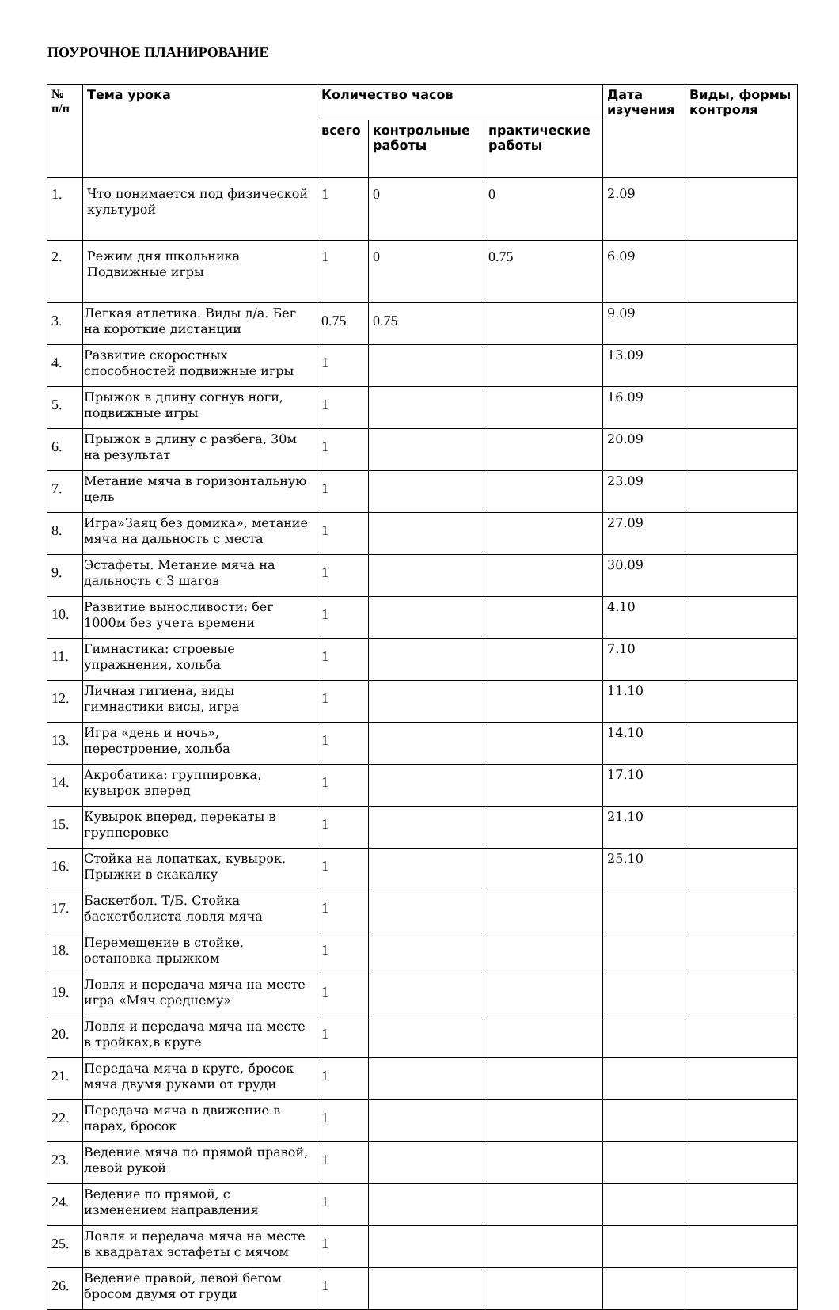ПОУРОЧНОЕ ПЛАНИРОВАНИЕ
| № п/п | Тема урока | Количество часов | | | Дата изучения | Виды, формы контроля |
| --- | --- | --- | --- | --- | --- | --- |
| | | всего | контрольные работы | практические работы | | |
| 1. | Что понимается под физической культурой | 1 | 0 | 0 | 2.09 | |
| 2. | Режим дня школьника Подвижные игры | 1 | 0 | 0.75 | 6.09 | |
| 3. | Легкая атлетика. Виды л/а. Бег на короткие дистанции | 0.75 | 0.75 | | 9.09 | |
| 4. | Развитие скоростных способностей подвижные игры | 1 | | | 13.09 | |
| 5. | Прыжок в длину согнув ноги, подвижные игры | 1 | | | 16.09 | |
| 6. | Прыжок в длину с разбега, 30м на результат | 1 | | | 20.09 | |
| 7. | Метание мяча в горизонтальную цель | 1 | | | 23.09 | |
| 8. | Игра»Заяц без домика», метание мяча на дальность с места | 1 | | | 27.09 | |
| 9. | Эстафеты. Метание мяча на дальность с 3 шагов | 1 | | | 30.09 | |
| 10. | Развитие выносливости: бег 1000м без учета времени | 1 | | | 4.10 | |
| 11. | Гимнастика: строевые упражнения, хольба | 1 | | | 7.10 | |
| 12. | Личная гигиена, виды гимнастики висы, игра | 1 | | | 11.10 | |
| 13. | Игра «день и ночь», перестроение, хольба | 1 | | | 14.10 | |
| 14. | Акробатика: группировка, кувырок вперед | 1 | | | 17.10 | |
| 15. | Кувырок вперед, перекаты в групперовке | 1 | | | 21.10 | |
| 16. | Стойка на лопатках, кувырок. Прыжки в скакалку | 1 | | | 25.10 | |
| 17. | Баскетбол. Т/Б. Стойка баскетболиста ловля мяча | 1 | | | | |
| 18. | Перемещение в стойке, остановка прыжком | 1 | | | | |
| 19. | Ловля и передача мяча на месте игра «Мяч среднему» | 1 | | | | |
| 20. | Ловля и передача мяча на месте в тройках,в круге | 1 | | | | |
| 21. | Передача мяча в круге, бросок мяча двумя руками от груди | 1 | | | | |
| 22. | Передача мяча в движение в парах, бросок | 1 | | | | |
| 23. | Ведение мяча по прямой правой, левой рукой | 1 | | | | |
| 24. | Ведение по прямой, с изменением направления | 1 | | | | |
| 25. | Ловля и передача мяча на месте в квадратах эстафеты с мячом | 1 | | | | |
| 26. | Ведение правой, левой бегом бросом двумя от груди | 1 | | | | |